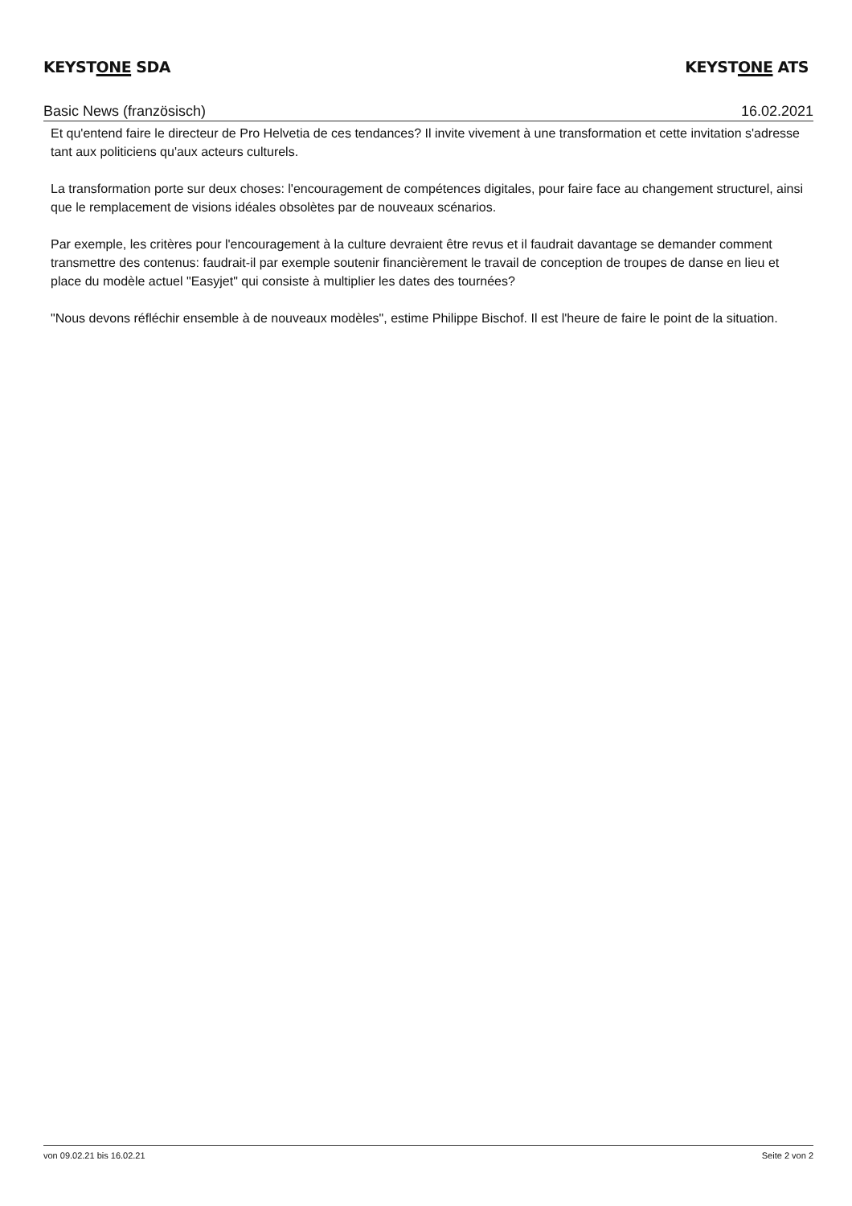KEYSTONE SDA KEYSTONE ATS
Basic News (französisch) 16.02.2021
Et qu'entend faire le directeur de Pro Helvetia de ces tendances? Il invite vivement à une transformation et cette invitation s'adresse tant aux politiciens qu'aux acteurs culturels.
La transformation porte sur deux choses: l'encouragement de compétences digitales, pour faire face au changement structurel, ainsi que le remplacement de visions idéales obsolètes par de nouveaux scénarios.
Par exemple, les critères pour l'encouragement à la culture devraient être revus et il faudrait davantage se demander comment transmettre des contenus: faudrait-il par exemple soutenir financièrement le travail de conception de troupes de danse en lieu et place du modèle actuel "Easyjet" qui consiste à multiplier les dates des tournées?
"Nous devons réfléchir ensemble à de nouveaux modèles", estime Philippe Bischof. Il est l'heure de faire le point de la situation.
von 09.02.21 bis 16.02.21 Seite 2 von 2